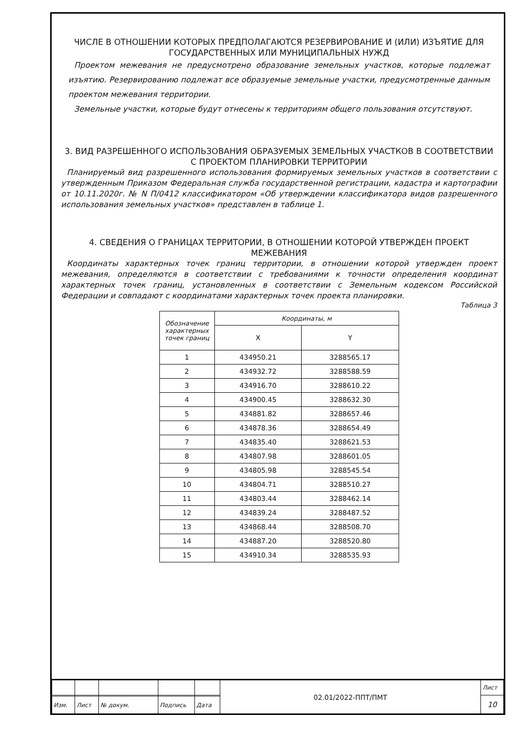ЧИСЛЕ В ОТНОШЕНИИ КОТОРЫХ ПРЕДПОЛАГАЮТСЯ РЕЗЕРВИРОВАНИЕ И (ИЛИ) ИЗЪЯТИЕ ДЛЯ ГОСУДАРСТВЕННЫХ ИЛИ МУНИЦИПАЛЬНЫХ НУЖД
Проектом межевания не предусмотрено образование земельных участков, которые подлежат изъятию. Резервированию подлежат все образуемые земельные участки, предусмотренные данным проектом межевания территории.
Земельные участки, которые будут отнесены к территориям общего пользования отсутствуют.
3. ВИД РАЗРЕШЕННОГО ИСПОЛЬЗОВАНИЯ ОБРАЗУЕМЫХ ЗЕМЕЛЬНЫХ УЧАСТКОВ В СООТВЕТСТВИИ С ПРОЕКТОМ ПЛАНИРОВКИ ТЕРРИТОРИИ
Планируемый вид разрешенного использования формируемых земельных участков в соответствии с утвержденным Приказом Федеральная служба государственной регистрации, кадастра и картографии от 10.11.2020г. № N П/0412 классификатором «Об утверждении классификатора видов разрешенного использования земельных участков» представлен в таблице 1.
4. СВЕДЕНИЯ О ГРАНИЦАХ ТЕРРИТОРИИ, В ОТНОШЕНИИ КОТОРОЙ УТВЕРЖДЕН ПРОЕКТ МЕЖЕВАНИЯ
Координаты характерных точек границ территории, в отношении которой утвержден проект межевания, определяются в соответствии с требованиями к точности определения координат характерных точек границ, установленных в соответствии с Земельным кодексом Российской Федерации и совпадают с координатами характерных точек проекта планировки.
Таблица 3
| Обозначение характерных точек границ | Координаты, м | |
| --- | --- | --- |
| | X | Y |
| 1 | 434950.21 | 3288565.17 |
| 2 | 434932.72 | 3288588.59 |
| 3 | 434916.70 | 3288610.22 |
| 4 | 434900.45 | 3288632.30 |
| 5 | 434881.82 | 3288657.46 |
| 6 | 434878.36 | 3288654.49 |
| 7 | 434835.40 | 3288621.53 |
| 8 | 434807.98 | 3288601.05 |
| 9 | 434805.98 | 3288545.54 |
| 10 | 434804.71 | 3288510.27 |
| 11 | 434803.44 | 3288462.14 |
| 12 | 434839.24 | 3288487.52 |
| 13 | 434868.44 | 3288508.70 |
| 14 | 434887.20 | 3288520.80 |
| 15 | 434910.34 | 3288535.93 |
| | | | | | 02.01/2022-ППТ/ПМТ | Лист |
| | | | | | | 10 |
| Изм. | Лист | № докум. | Подпись | Дата | | |